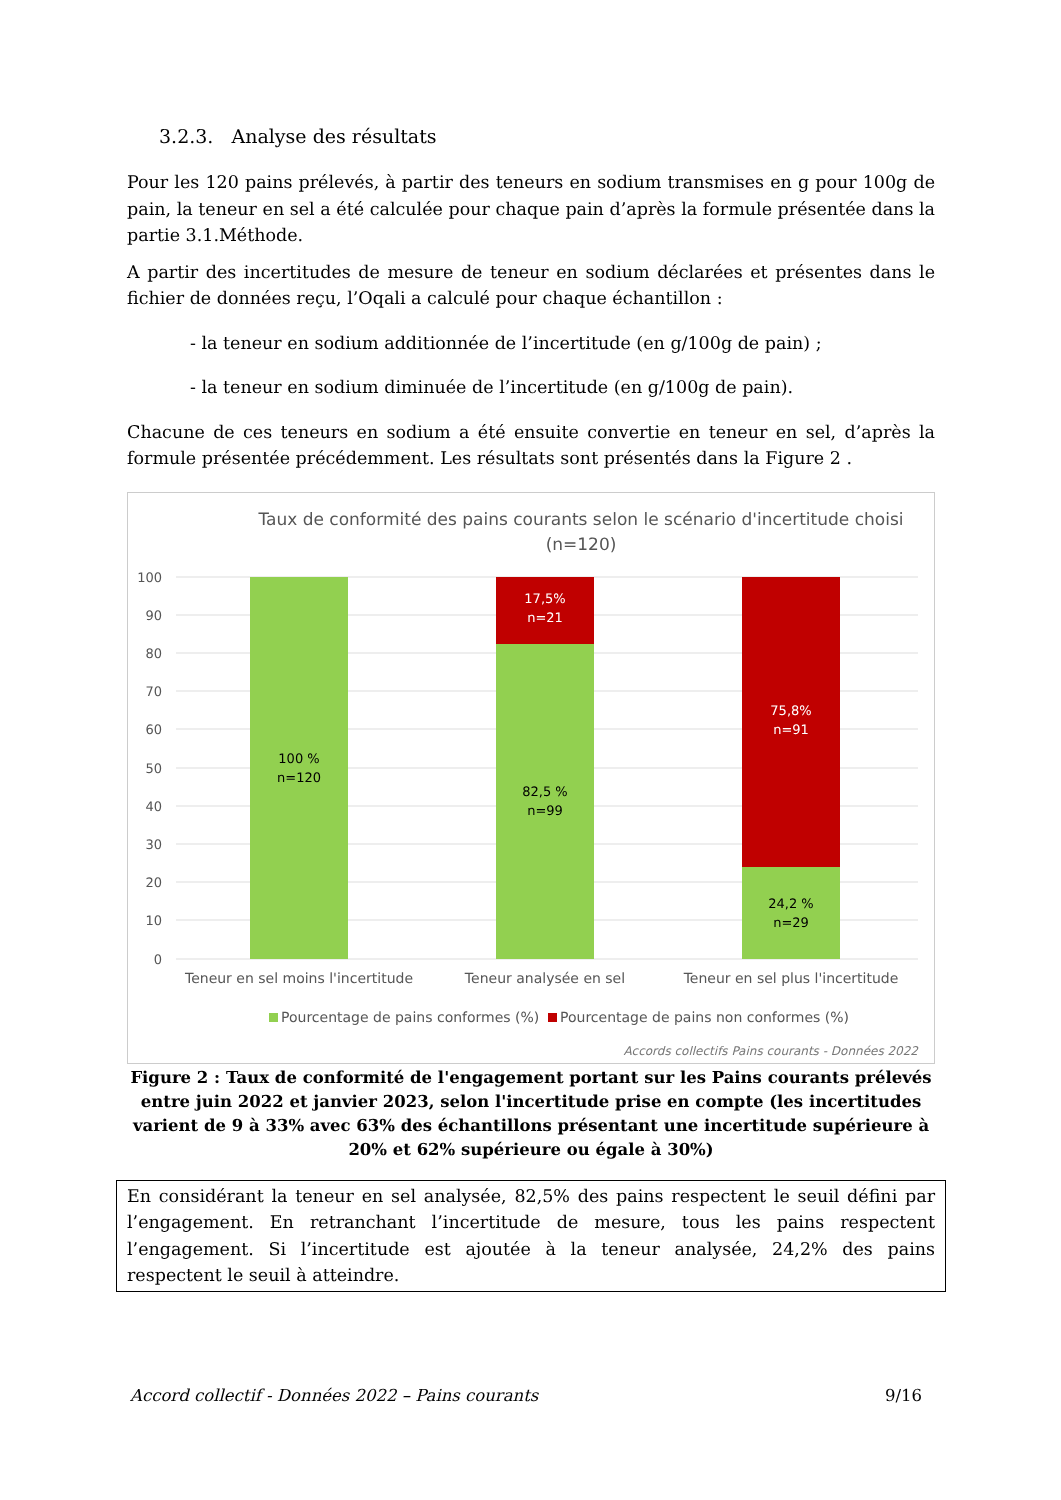3.2.3. Analyse des résultats
Pour les 120 pains prélevés, à partir des teneurs en sodium transmises en g pour 100g de pain, la teneur en sel a été calculée pour chaque pain d’après la formule présentée dans la partie 3.1.Méthode.
A partir des incertitudes de mesure de teneur en sodium déclarées et présentes dans le fichier de données reçu, l’Oqali a calculé pour chaque échantillon :
- la teneur en sodium additionnée de l’incertitude (en g/100g de pain) ;
- la teneur en sodium diminuée de l’incertitude (en g/100g de pain).
Chacune de ces teneurs en sodium a été ensuite convertie en teneur en sel, d’après la formule présentée précédemment. Les résultats sont présentés dans la Figure 2 .
Taux de conformité des pains courants selon le scénario d'incertitude choisi
(n=120)
100
90
80
70
60
50
40
30
20
10
0
100 %
n=120
82,5 %
n=99
24,2 %
n=29
17,5%
n=21
75,8%
n=91
Teneur en sel moins l'incertitude
Teneur analysée en sel
Teneur en sel plus l'incertitude
Pourcentage de pains conformes (%)
Pourcentage de pains non conformes (%)
Accords collectifs Pains courants - Données 2022
Figure 2 : Taux de conformité de l'engagement portant sur les Pains courants prélevés entre juin 2022 et janvier 2023, selon l'incertitude prise en compte (les incertitudes varient de 9 à 33% avec 63% des échantillons présentant une incertitude supérieure à 20% et 62% supérieure ou égale à 30%)
En considérant la teneur en sel analysée, 82,5% des pains respectent le seuil défini par l’engagement. En retranchant l’incertitude de mesure, tous les pains respectent l’engagement. Si l’incertitude est ajoutée à la teneur analysée, 24,2% des pains respectent le seuil à atteindre.
Accord collectif - Données 2022 – Pains courants 9/16